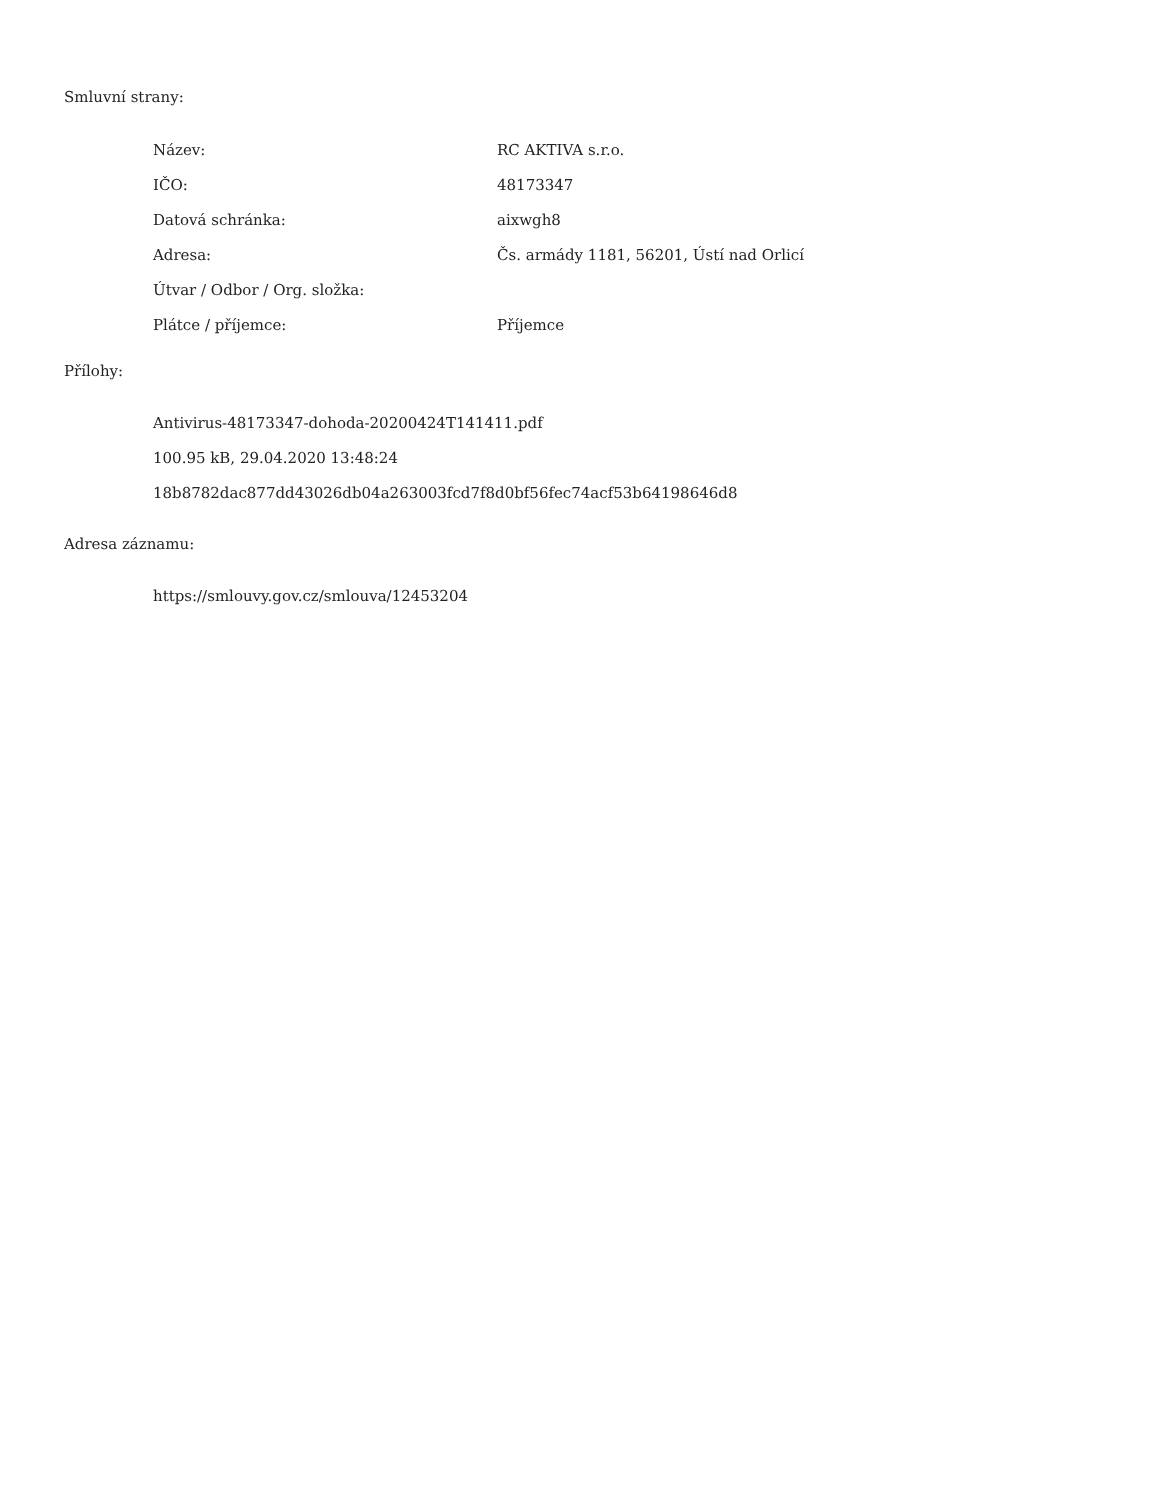Smluvní strany:
| Název: | RC AKTIVA s.r.o. |
| IČO: | 48173347 |
| Datová schránka: | aixwgh8 |
| Adresa: | Čs. armády 1181, 56201, Ústí nad Orlicí |
| Útvar / Odbor / Org. složka: | |
| Plátce / příjemce: | Příjemce |
Přílohy:
Antivirus-48173347-dohoda-20200424T141411.pdf
100.95 kB, 29.04.2020 13:48:24
18b8782dac877dd43026db04a263003fcd7f8d0bf56fec74acf53b64198646d8
Adresa záznamu:
https://smlouvy.gov.cz/smlouva/12453204